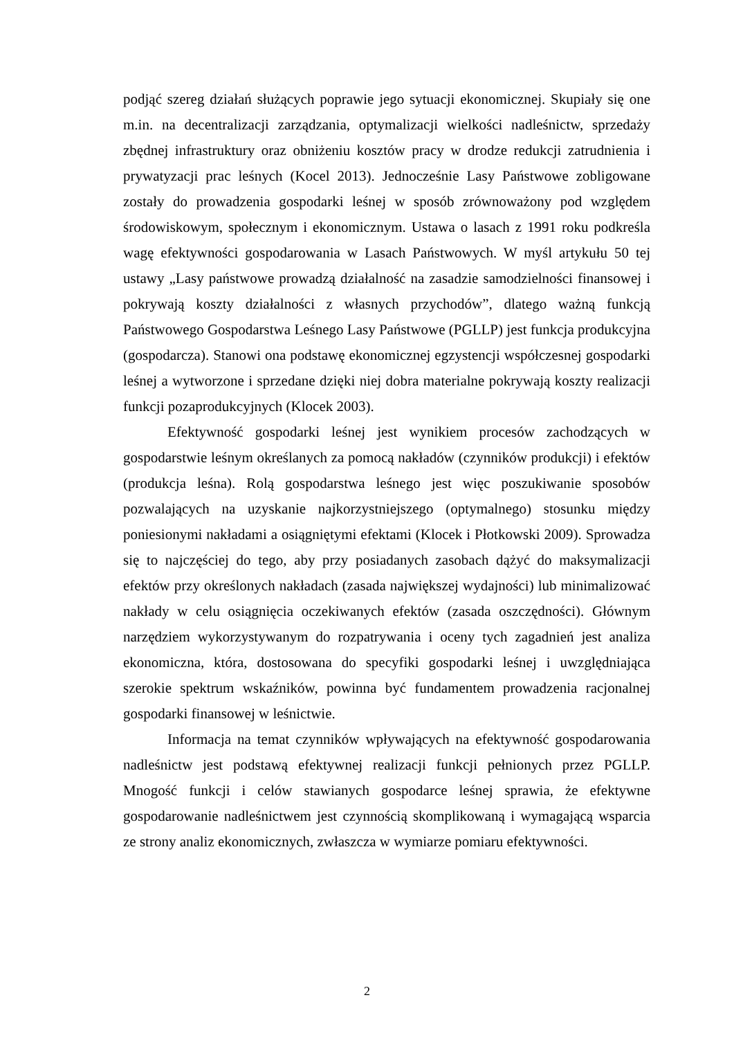podjąć szereg działań służących poprawie jego sytuacji ekonomicznej. Skupiały się one m.in. na decentralizacji zarządzania, optymalizacji wielkości nadleśnictw, sprzedaży zbędnej infrastruktury oraz obniżeniu kosztów pracy w drodze redukcji zatrudnienia i prywatyzacji prac leśnych (Kocel 2013). Jednocześnie Lasy Państwowe zobligowane zostały do prowadzenia gospodarki leśnej w sposób zrównoważony pod względem środowiskowym, społecznym i ekonomicznym. Ustawa o lasach z 1991 roku podkreśla wagę efektywności gospodarowania w Lasach Państwowych. W myśl artykułu 50 tej ustawy „Lasy państwowe prowadzą działalność na zasadzie samodzielności finansowej i pokrywają koszty działalności z własnych przychodów”, dlatego ważną funkcją Państwowego Gospodarstwa Leśnego Lasy Państwowe (PGLLP) jest funkcja produkcyjna (gospodarcza). Stanowi ona podstawę ekonomicznej egzystencji współczesnej gospodarki leśnej a wytworzone i sprzedane dzięki niej dobra materialne pokrywają koszty realizacji funkcji pozaprodukcyjnych (Klocek 2003).
Efektywność gospodarki leśnej jest wynikiem procesów zachodzących w gospodarstwie leśnym określanych za pomocą nakładów (czynników produkcji) i efektów (produkcja leśna). Rolą gospodarstwa leśnego jest więc poszukiwanie sposobów pozwalających na uzyskanie najkorzystniejszego (optymalnego) stosunku między poniesionymi nakładami a osiągniętymi efektami (Klocek i Płotkowski 2009). Sprowadza się to najczęściej do tego, aby przy posiadanych zasobach dążyć do maksymalizacji efektów przy określonych nakładach (zasada największej wydajności) lub minimalizować nakłady w celu osiągnięcia oczekiwanych efektów (zasada oszczędności). Głównym narzędziem wykorzystywanym do rozpatrywania i oceny tych zagadnień jest analiza ekonomiczna, która, dostosowana do specyfiki gospodarki leśnej i uwzględniająca szerokie spektrum wskaźników, powinna być fundamentem prowadzenia racjonalnej gospodarki finansowej w leśnictwie.
Informacja na temat czynników wpływających na efektywność gospodarowania nadleśnictw jest podstawą efektywnej realizacji funkcji pełnionych przez PGLLP. Mnogość funkcji i celów stawianych gospodarce leśnej sprawia, że efektywne gospodarowanie nadleśnictwem jest czynnością skomplikowaną i wymagającą wsparcia ze strony analiz ekonomicznych, zwłaszcza w wymiarze pomiaru efektywności.
2